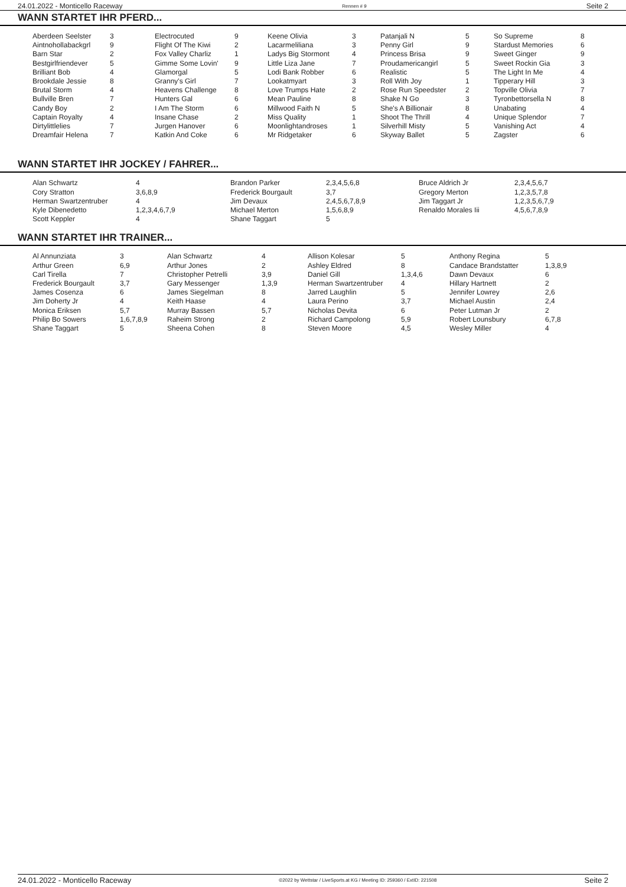24.01.2022 - Monticello Raceway Rennen # 9 Seite 2
WANN STARTET IHR PFERD...
| Aberdeen Seelster Aintnohollabackgrl Barn Star Bestgirlfriendever Brilliant Bob Brookdale Jessie Brutal Storm Bullville Bren Candy Boy Captain Royalty Dirtylittlelies Dreamfair Helena | 3 9 2 5 4 8 4 7 2 4 7 7 | Electrocuted Flight Of The Kiwi Fox Valley Charliz Gimme Some Lovin' Glamorgal Granny's Girl Heavens Challenge Hunters Gal I Am The Storm Insane Chase Jurgen Hanover Katkin And Coke | 9 2 1 9 5 7 8 6 6 2 6 6 | Keene Olivia Lacarmeliliana Ladys Big Stormont Little Liza Jane Lodi Bank Robber Lookatmyart Love Trumps Hate Mean Pauline Millwood Faith N Miss Quality Moonlightandroses Mr Ridgetaker | 3 3 4 7 6 3 2 8 5 1 1 6 | Patanjali N Penny Girl Princess Brisa Proudamericangirl Realistic Roll With Joy Rose Run Speedster Shake N Go She's A Billionair Shoot The Thrill Silverhill Misty Skyway Ballet | 5 9 9 5 5 1 2 3 8 4 5 5 | So Supreme Stardust Memories Sweet Ginger Sweet Rockin Gia The Light In Me Tipperary Hill Topville Olivia Tyronbettorsella N Unabating Unique Splendor Vanishing Act Zagster | 8 6 9 3 4 3 7 8 4 7 4 6 |
WANN STARTET IHR JOCKEY / FAHRER...
| Alan Schwartz Cory Stratton Herman Swartzentruber Kyle Dibenedetto Scott Keppler | 4 3,6,8,9 4 1,2,3,4,6,7,9 4 | Brandon Parker Frederick Bourgault Jim Devaux Michael Merton Shane Taggart | 2,3,4,5,6,8 3,7 2,4,5,6,7,8,9 1,5,6,8,9 5 | Bruce Aldrich Jr Gregory Merton Jim Taggart Jr Renaldo Morales Iii | 2,3,4,5,6,7 1,2,3,5,7,8 1,2,3,5,6,7,9 4,5,6,7,8,9 |
WANN STARTET IHR TRAINER...
| Al Annunziata Arthur Green Carl Tirella Frederick Bourgault James Cosenza Jim Doherty Jr Monica Eriksen Philip Bo Sowers Shane Taggart | 3 6,9 7 3,7 6 4 5,7 1,6,7,8,9 5 | Alan Schwartz Arthur Jones Christopher Petrelli Gary Messenger James Siegelman Keith Haase Murray Bassen Raheim Strong Sheena Cohen | 4 2 3,9 1,3,9 8 4 5,7 2 8 | Allison Kolesar Ashley Eldred Daniel Gill Herman Swartzentruber Jarred Laughlin Laura Perino Nicholas Devita Richard Campolong Steven Moore | 5 8 1,3,4,6 4 5 3,7 6 5,9 4,5 | Anthony Regina Candace Brandstatter Dawn Devaux Hillary Hartnett Jennifer Lowrey Michael Austin Peter Lutman Jr Robert Lounsbury Wesley Miller | 5 1,3,8,9 6 2 2,6 2,4 2 6,7,8 4 |
24.01.2022 - Monticello Raceway ©2022 by Wettstar / LiveSports.at KG / Meeting ID: 259360 / ExtID: 221508 Seite 2